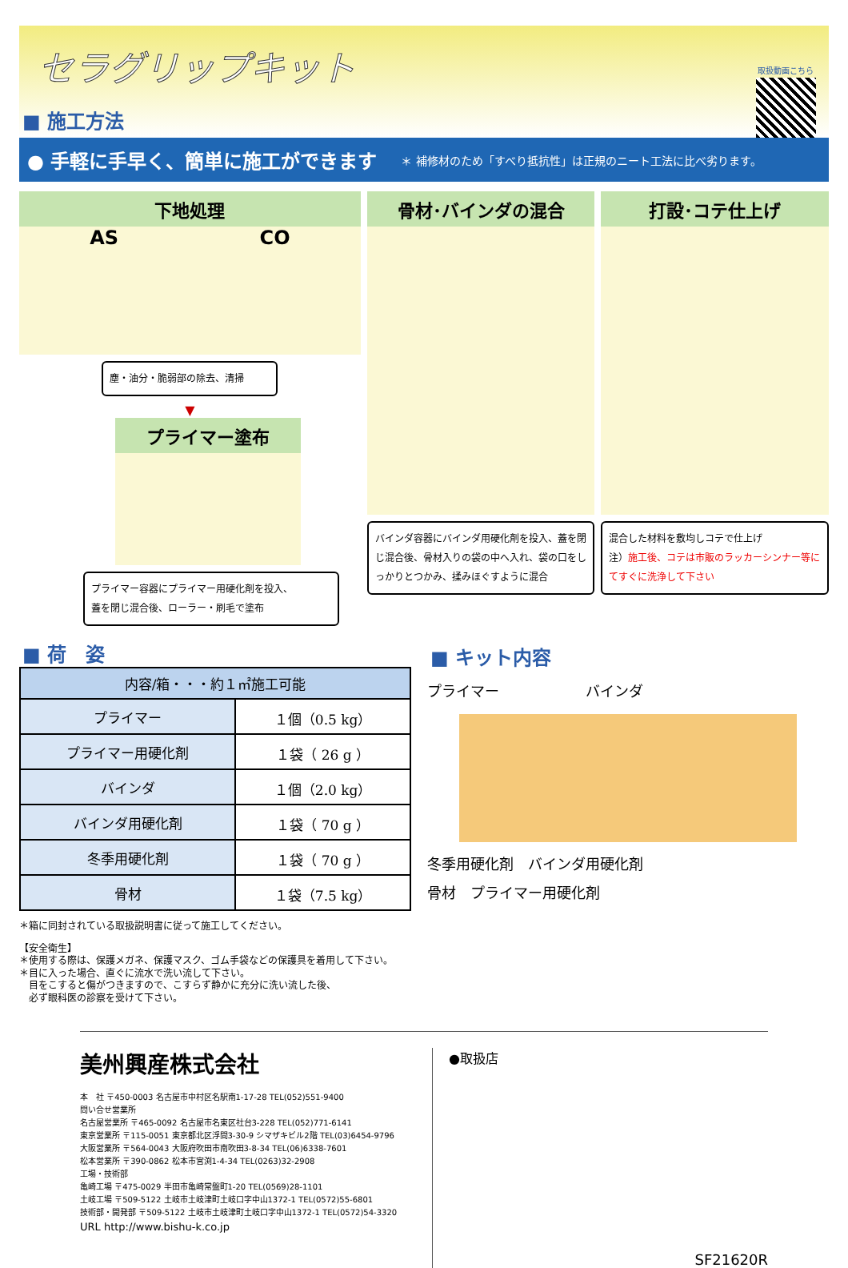セラグリップキット
■ 施工方法
取扱動画こちら
● 手軽に手早く、簡単に施工ができます ＊ 補修材のため「すべり抵抗性」は正規のニート工法に比べ劣ります。
下地処理
AS CO
塵・油分・脆弱部の除去、清掃
▼
プライマー塗布
プライマー容器にプライマー用硬化剤を投入、
蓋を閉じ混合後、ローラー・刷毛で塗布
骨材･バインダの混合
バインダ容器にバインダ用硬化剤を投入、蓋を閉じ混合後、骨材入りの袋の中へ入れ、袋の口をしっかりとつかみ、揉みほぐすように混合
打設･コテ仕上げ
混合した材料を敷均しコテで仕上げ
注）施工後、コテは市販のラッカーシンナー等にてすぐに洗浄して下さい
■ 荷　姿
| 内容/箱・・・約１㎡施工可能 | |
| --- | --- |
| プライマー | １個（0.5 kg） |
| プライマー用硬化剤 | １袋（ 26 g ） |
| バインダ | １個（2.0 kg） |
| バインダ用硬化剤 | １袋（ 70 g ） |
| 冬季用硬化剤 | １袋（ 70 g ） |
| 骨材 | １袋（7.5 kg） |
＊箱に同封されている取扱説明書に従って施工してください。
【安全衛生】
＊使用する際は、保護メガネ、保護マスク、ゴム手袋などの保護具を着用して下さい。
＊目に入った場合、直ぐに流水で洗い流して下さい。
　目をこすると傷がつきますので、こすらず静かに充分に洗い流した後、
　必ず眼科医の診察を受けて下さい。
■ キット内容
プライマー　　　　　　バインダ
冬季用硬化剤　バインダ用硬化剤
骨材　プライマー用硬化剤
美州興産株式会社
本　社 〒450-0003 名古屋市中村区名駅南1-17-28 TEL(052)551-9400
問い合せ営業所
名古屋営業所 〒465-0092 名古屋市名東区社台3-228 TEL(052)771-6141
東京営業所 〒115-0051 東京都北区浮間3-30-9 シマザキビル2階 TEL(03)6454-9796
大阪営業所 〒564-0043 大阪府吹田市南吹田3-8-34 TEL(06)6338-7601
松本営業所 〒390-0862 松本市宮渕1-4-34 TEL(0263)32-2908
工場・技術部
亀崎工場 〒475-0029 半田市亀崎常盤町1-20 TEL(0569)28-1101
土岐工場 〒509-5122 土岐市土岐津町土岐口字中山1372-1 TEL(0572)55-6801
技術部・開発部 〒509-5122 土岐市土岐津町土岐口字中山1372-1 TEL(0572)54-3320
URL http://www.bishu-k.co.jp
●取扱店
SF21620R